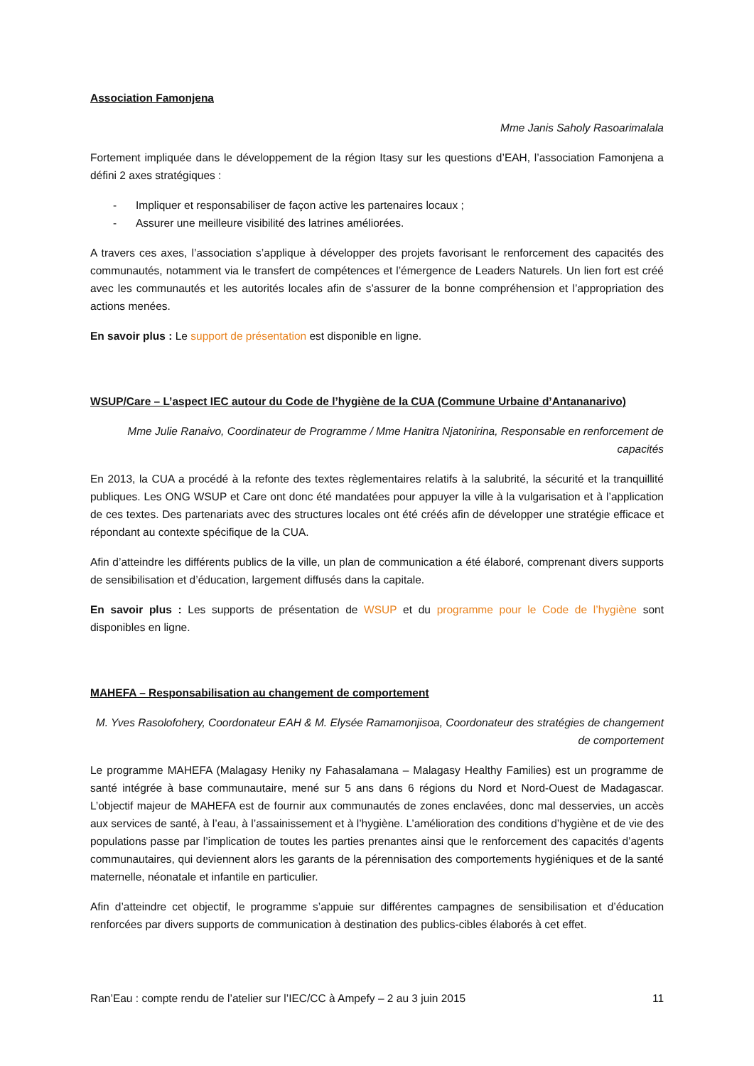Association Famonjena
Mme Janis Saholy Rasoarimalala
Fortement impliquée dans le développement de la région Itasy sur les questions d’EAH, l’association Famonjena a défini 2 axes stratégiques :
- Impliquer et responsabiliser de façon active les partenaires locaux ;
- Assurer une meilleure visibilité des latrines améliorées.
A travers ces axes, l’association s’applique à développer des projets favorisant le renforcement des capacités des communautés, notamment via le transfert de compétences et l’émergence de Leaders Naturels. Un lien fort est créé avec les communautés et les autorités locales afin de s’assurer de la bonne compréhension et l’appropriation des actions menées.
En savoir plus : Le support de présentation est disponible en ligne.
WSUP/Care – L’aspect IEC autour du Code de l’hygiène de la CUA (Commune Urbaine d’Antananarivo)
Mme Julie Ranaivo, Coordinateur de Programme / Mme Hanitra Njatonirina, Responsable en renforcement de capacités
En 2013, la CUA a procédé à la refonte des textes règlementaires relatifs à la salubrité, la sécurité et la tranquillité publiques. Les ONG WSUP et Care ont donc été mandatées pour appuyer la ville à la vulgarisation et à l’application de ces textes. Des partenariats avec des structures locales ont été créés afin de développer une stratégie efficace et répondant au contexte spécifique de la CUA.
Afin d’atteindre les différents publics de la ville, un plan de communication a été élaboré, comprenant divers supports de sensibilisation et d’éducation, largement diffusés dans la capitale.
En savoir plus : Les supports de présentation de WSUP et du programme pour le Code de l’hygiène sont disponibles en ligne.
MAHEFA – Responsabilisation au changement de comportement
M. Yves Rasolofohery, Coordonateur EAH & M. Elysée Ramamonjisoa, Coordonateur des stratégies de changement de comportement
Le programme MAHEFA (Malagasy Heniky ny Fahasalamana – Malagasy Healthy Families) est un programme de santé intégrée à base communautaire, mené sur 5 ans dans 6 régions du Nord et Nord-Ouest de Madagascar. L’objectif majeur de MAHEFA est de fournir aux communautés de zones enclavées, donc mal desservies, un accès aux services de santé, à l’eau, à l’assainissement et à l’hygiène. L’amélioration des conditions d’hygiène et de vie des populations passe par l’implication de toutes les parties prenantes ainsi que le renforcement des capacités d’agents communautaires, qui deviennent alors les garants de la pérennisation des comportements hygiéniques et de la santé maternelle, néonatale et infantile en particulier.
Afin d’atteindre cet objectif, le programme s’appuie sur différentes campagnes de sensibilisation et d’éducation renforcées par divers supports de communication à destination des publics-cibles élaborés à cet effet.
Ran’Eau : compte rendu de l’atelier sur l’IEC/CC à Ampefy – 2 au 3 juin 2015 11